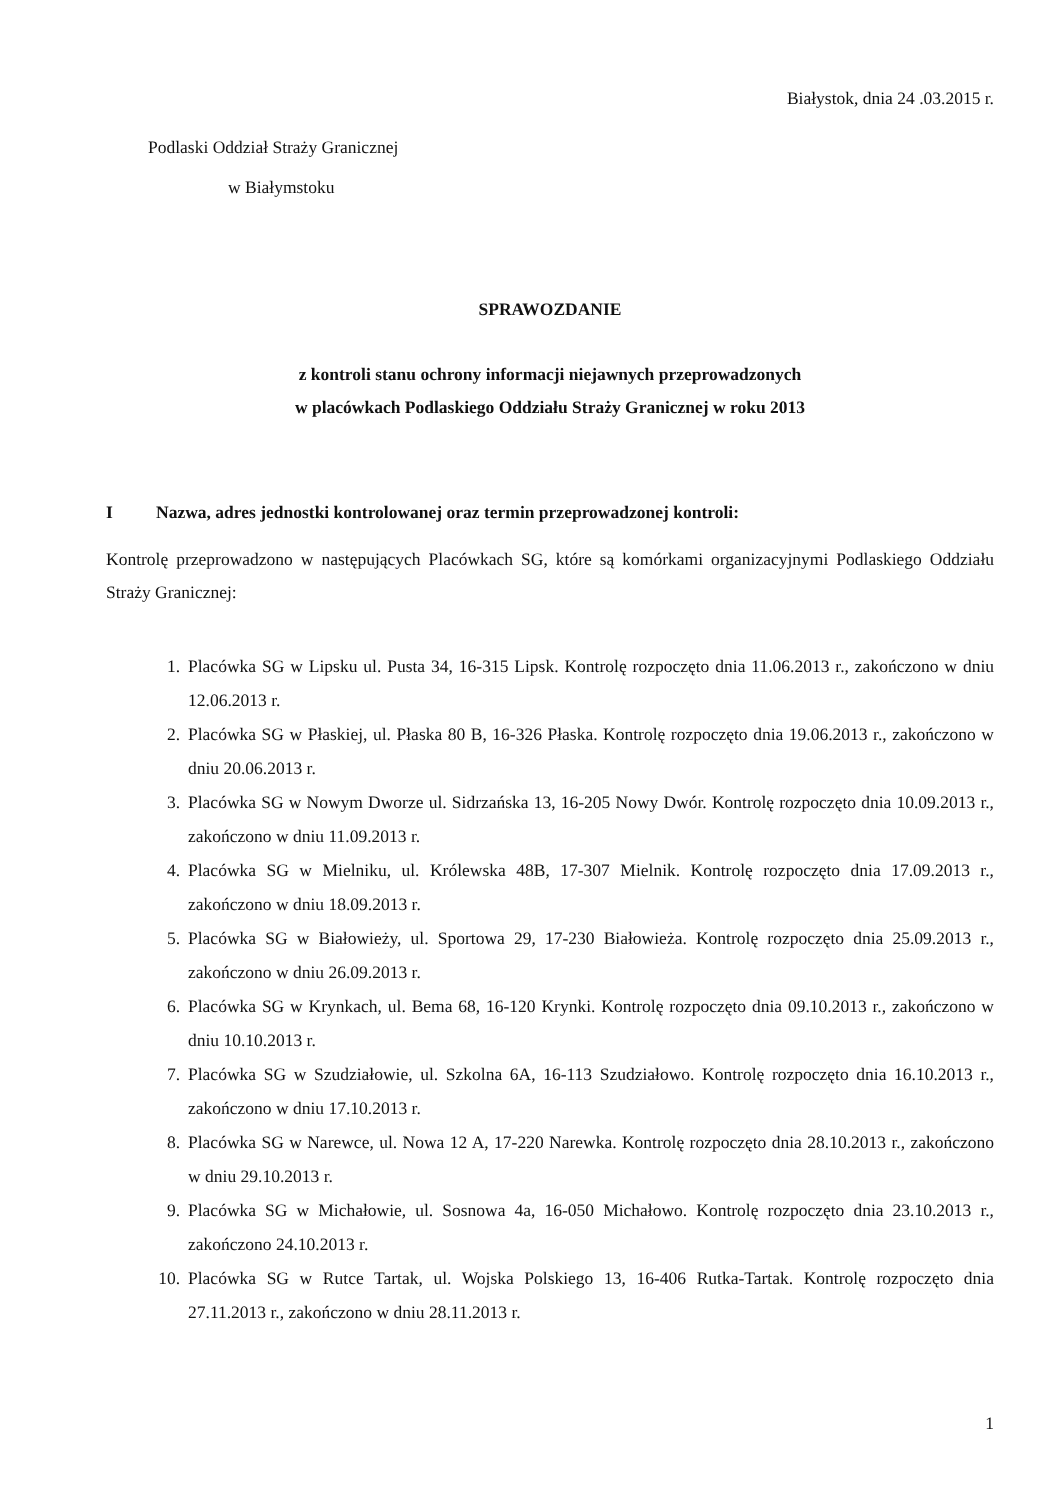Białystok, dnia 24 .03.2015 r.
Podlaski Oddział Straży Granicznej
w Białymstoku
SPRAWOZDANIE
z kontroli stanu ochrony informacji niejawnych przeprowadzonych
w placówkach Podlaskiego Oddziału Straży Granicznej w roku 2013
I Nazwa, adres jednostki kontrolowanej oraz termin przeprowadzonej kontroli:
Kontrolę przeprowadzono w następujących Placówkach SG, które są komórkami organizacyjnymi Podlaskiego Oddziału Straży Granicznej:
1. Placówka SG w Lipsku ul. Pusta 34, 16-315 Lipsk. Kontrolę rozpoczęto dnia 11.06.2013 r., zakończono w dniu 12.06.2013 r.
2. Placówka SG w Płaskiej, ul. Płaska 80 B, 16-326 Płaska. Kontrolę rozpoczęto dnia 19.06.2013 r., zakończono w dniu 20.06.2013 r.
3. Placówka SG w Nowym Dworze ul. Sidrzańska 13, 16-205 Nowy Dwór. Kontrolę rozpoczęto dnia 10.09.2013 r., zakończono w dniu 11.09.2013 r.
4. Placówka SG w Mielniku, ul. Królewska 48B, 17-307 Mielnik. Kontrolę rozpoczęto dnia 17.09.2013 r., zakończono w dniu 18.09.2013 r.
5. Placówka SG w Białowieży, ul. Sportowa 29, 17-230 Białowieża. Kontrolę rozpoczęto dnia 25.09.2013 r., zakończono w dniu 26.09.2013 r.
6. Placówka SG w Krynkach, ul. Bema 68, 16-120 Krynki. Kontrolę rozpoczęto dnia 09.10.2013 r., zakończono w dniu 10.10.2013 r.
7. Placówka SG w Szudziałowie, ul. Szkolna 6A, 16-113 Szudziałowo. Kontrolę rozpoczęto dnia 16.10.2013 r., zakończono w dniu 17.10.2013 r.
8. Placówka SG w Narewce, ul. Nowa 12 A, 17-220 Narewka. Kontrolę rozpoczęto dnia 28.10.2013 r., zakończono w dniu 29.10.2013 r.
9. Placówka SG w Michałowie, ul. Sosnowa 4a, 16-050 Michałowo. Kontrolę rozpoczęto dnia 23.10.2013 r., zakończono 24.10.2013 r.
10. Placówka SG w Rutce Tartak, ul. Wojska Polskiego 13, 16-406 Rutka-Tartak. Kontrolę rozpoczęto dnia 27.11.2013 r., zakończono w dniu 28.11.2013 r.
1